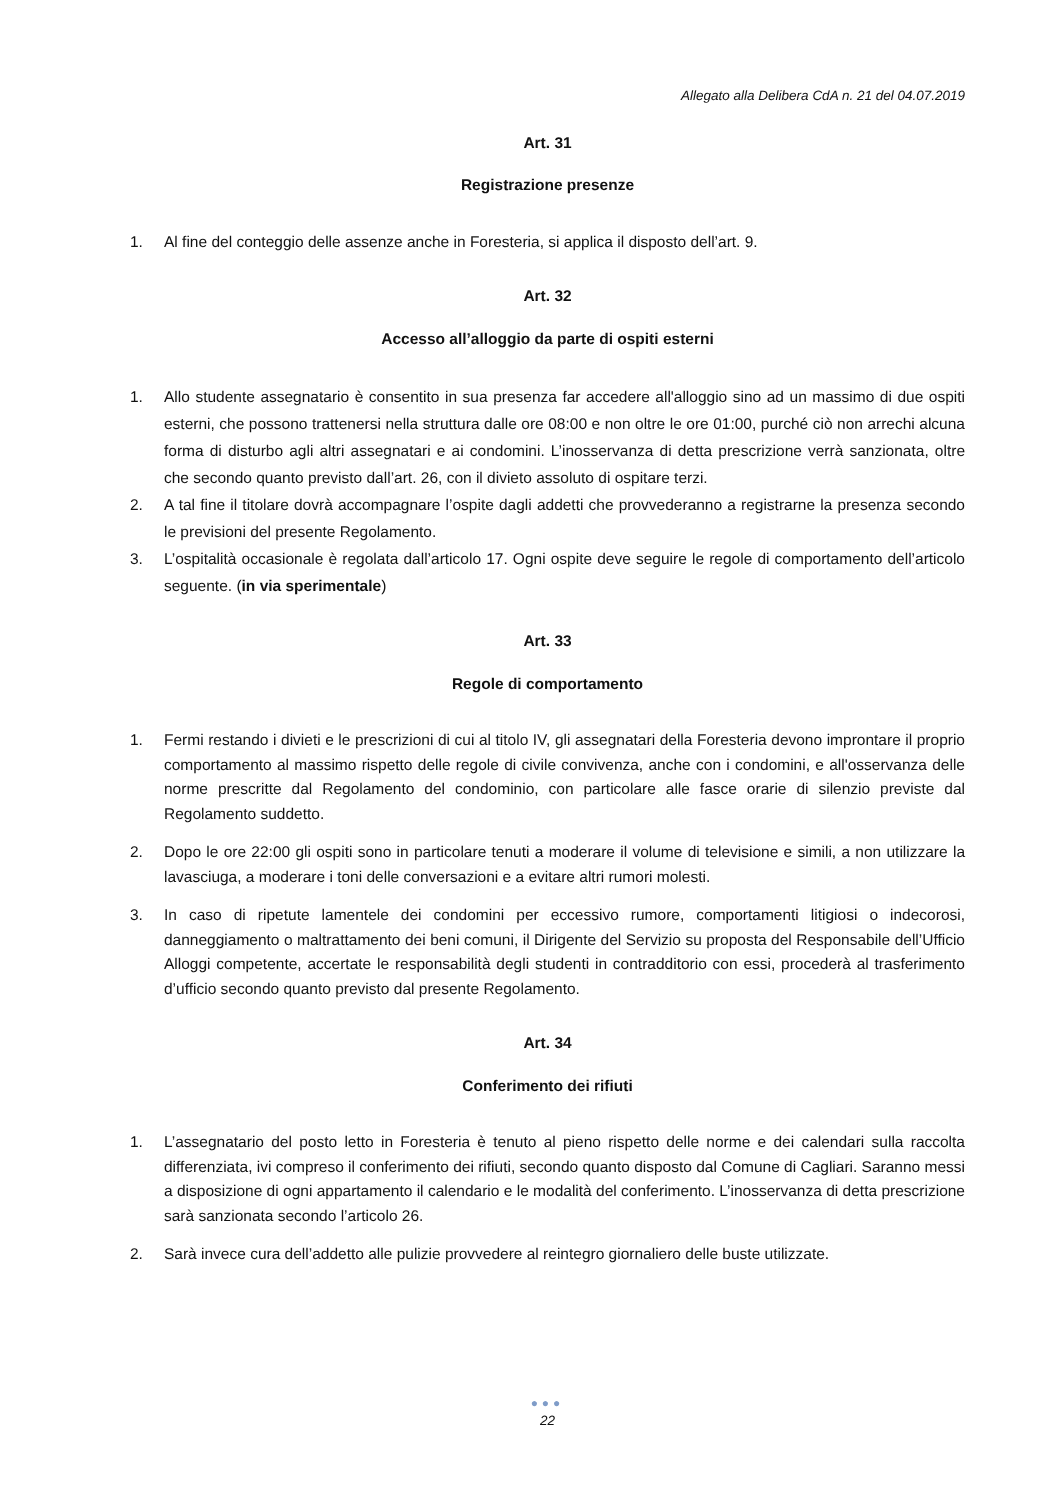Allegato alla Delibera CdA n. 21 del 04.07.2019
Art. 31
Registrazione presenze
1. Al fine del conteggio delle assenze anche in Foresteria, si applica il disposto dell’art. 9.
Art. 32
Accesso all’alloggio da parte di ospiti esterni
1. Allo studente assegnatario è consentito in sua presenza far accedere all'alloggio sino ad un massimo di due ospiti esterni, che possono trattenersi nella struttura dalle ore 08:00 e non oltre le ore 01:00, purché ciò non arrechi alcuna forma di disturbo agli altri assegnatari e ai condomini. L’inosservanza di detta prescrizione verrà sanzionata, oltre che secondo quanto previsto dall’art. 26, con il divieto assoluto di ospitare terzi.
2. A tal fine il titolare dovrà accompagnare l’ospite dagli addetti che provvederanno a registrarne la presenza secondo le previsioni del presente Regolamento.
3. L’ospitalità occasionale è regolata dall’articolo 17. Ogni ospite deve seguire le regole di comportamento dell’articolo seguente. (in via sperimentale)
Art. 33
Regole di comportamento
1. Fermi restando i divieti e le prescrizioni di cui al titolo IV, gli assegnatari della Foresteria devono improntare il proprio comportamento al massimo rispetto delle regole di civile convivenza, anche con i condomini, e all'osservanza delle norme prescritte dal Regolamento del condominio, con particolare alle fasce orarie di silenzio previste dal Regolamento suddetto.
2. Dopo le ore 22:00 gli ospiti sono in particolare tenuti a moderare il volume di televisione e simili, a non utilizzare la lavasciuga, a moderare i toni delle conversazioni e a evitare altri rumori molesti.
3. In caso di ripetute lamentele dei condomini per eccessivo rumore, comportamenti litigiosi o indecorosi, danneggiamento o maltrattamento dei beni comuni, il Dirigente del Servizio su proposta del Responsabile dell’Ufficio Alloggi competente, accertate le responsabilità degli studenti in contradditorio con essi, procederà al trasferimento d’ufficio secondo quanto previsto dal presente Regolamento.
Art. 34
Conferimento dei rifiuti
1. L’assegnatario del posto letto in Foresteria è tenuto al pieno rispetto delle norme e dei calendari sulla raccolta differenziata, ivi compreso il conferimento dei rifiuti, secondo quanto disposto dal Comune di Cagliari. Saranno messi a disposizione di ogni appartamento il calendario e le modalità del conferimento. L’inosservanza di detta prescrizione sarà sanzionata secondo l’articolo 26.
2. Sarà invece cura dell’addetto alle pulizie provvedere al reintegro giornaliero delle buste utilizzate.
●●●
22